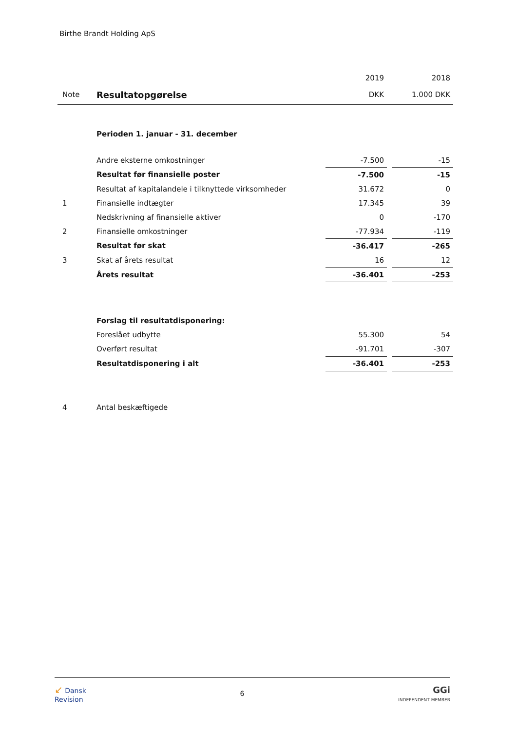Birthe Brandt Holding ApS
| | | 2019 | | 2018 |
| Note | Resultatopgørelse | DKK | | 1.000 DKK |
| | Perioden 1. januar - 31. december | | | |
| | Andre eksterne omkostninger | -7.500 | | -15 |
| | Resultat før finansielle poster | -7.500 | | -15 |
| | Resultat af kapitalandele i tilknyttede virksomheder | 31.672 | | 0 |
| 1 | Finansielle indtægter | 17.345 | | 39 |
| | Nedskrivning af finansielle aktiver | 0 | | -170 |
| 2 | Finansielle omkostninger | -77.934 | | -119 |
| | Resultat før skat | -36.417 | | -265 |
| 3 | Skat af årets resultat | 16 | | 12 |
| | Årets resultat | -36.401 | | -253 |
| | Forslag til resultatdisponering: | | | |
| | Foreslået udbytte | 55.300 | | 54 |
| | Overført resultat | -91.701 | | -307 |
| | Resultatdisponering i alt | -36.401 | | -253 |
| 4 | Antal beskæftigede | | | |
↙ Dansk
Revision
6
GGi
INDEPENDENT MEMBER